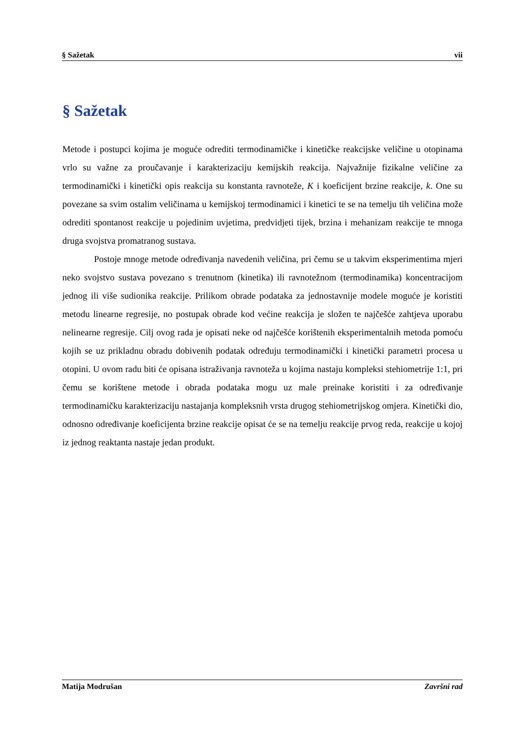§ Sažetak vii
§ Sažetak
Metode i postupci kojima je moguće odrediti termodinamičke i kinetičke reakcijske veličine u otopinama vrlo su važne za proučavanje i karakterizaciju kemijskih reakcija. Najvažnije fizikalne veličine za termodinamički i kinetički opis reakcija su konstanta ravnoteže, K i koeficijent brzine reakcije, k. One su povezane sa svim ostalim veličinama u kemijskoj termodinamici i kinetici te se na temelju tih veličina može odrediti spontanost reakcije u pojedinim uvjetima, predvidjeti tijek, brzina i mehanizam reakcije te mnoga druga svojstva promatranog sustava.
Postoje mnoge metode određivanja navedenih veličina, pri čemu se u takvim eksperimentima mjeri neko svojstvo sustava povezano s trenutnom (kinetika) ili ravnotežnom (termodinamika) koncentracijom jednog ili više sudionika reakcije. Prilikom obrade podataka za jednostavnije modele moguće je koristiti metodu linearne regresije, no postupak obrade kod većine reakcija je složen te najčešće zahtjeva uporabu nelinearne regresije. Cilj ovog rada je opisati neke od najčešće korištenih eksperimentalnih metoda pomoću kojih se uz prikladnu obradu dobivenih podatak određuju termodinamički i kinetički parametri procesa u otopini. U ovom radu biti će opisana istraživanja ravnoteža u kojima nastaju kompleksi stehiometrije 1:1, pri čemu se korištene metode i obrada podataka mogu uz male preinake koristiti i za određivanje termodinamičku karakterizaciju nastajanja kompleksnih vrsta drugog stehiometrijskog omjera. Kinetički dio, odnosno određivanje koeficijenta brzine reakcije opisat će se na temelju reakcije prvog reda, reakcije u kojoj iz jednog reaktanta nastaje jedan produkt.
Matija Modrušan Završni rad